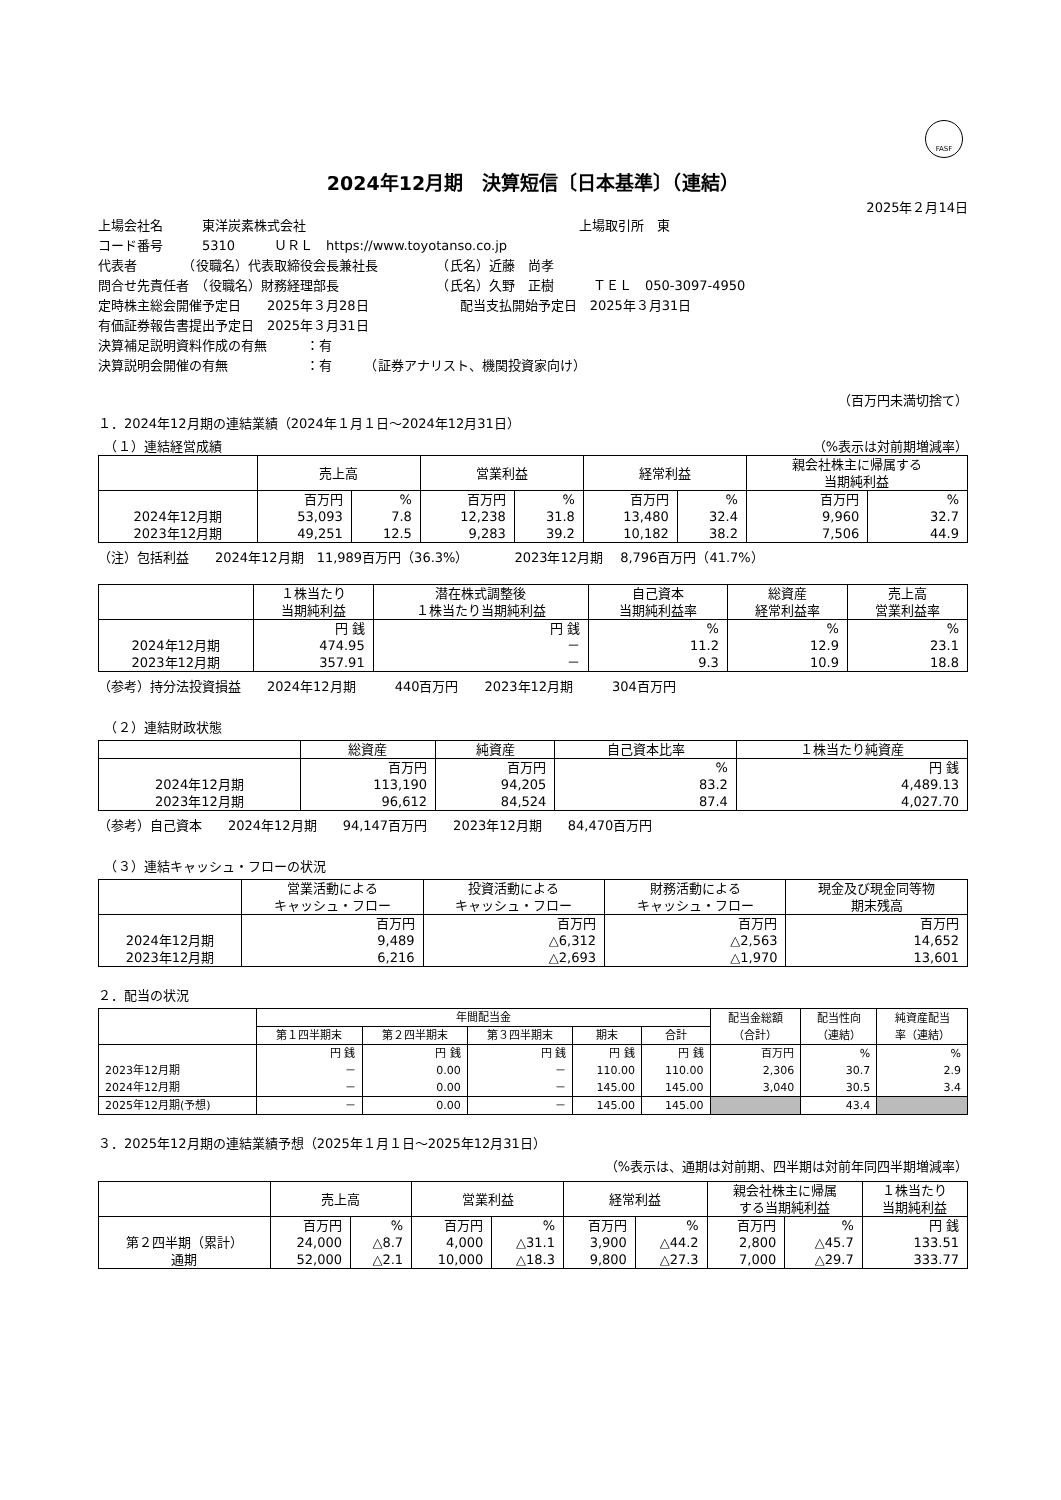FASF
2024年12月期　決算短信〔日本基準〕（連結）
2025年２月14日
上場会社名　　　東洋炭素株式会社 上場取引所　東
コード番号　　　5310　　　ＵＲＬ　https://www.toyotanso.co.jp
代表者　　　　（役職名）代表取締役会長兼社長　　　　　（氏名）近藤　尚孝
問合せ先責任者　（役職名）財務経理部長　　　　　　　　（氏名）久野　正樹　　　ＴＥＬ　050-3097-4950
定時株主総会開催予定日　　2025年３月28日　　　　　　　配当支払開始予定日　2025年３月31日
有価証券報告書提出予定日　2025年３月31日
決算補足説明資料作成の有無　　　：有
決算説明会開催の有無　　　　　　：有　　　（証券アナリスト、機関投資家向け）
（百万円未満切捨て）
１．2024年12月期の連結業績（2024年１月１日～2024年12月31日）
　（１）連結経営成績 （%表示は対前期増減率）
| | 売上高 | | 営業利益 | | 経常利益 | | 親会社株主に帰属する 当期純利益 | |
| --- | --- | --- | --- | --- | --- | --- | --- | --- |
| | 百万円 | % | 百万円 | % | 百万円 | % | 百万円 | % |
| 2024年12月期 | 53,093 | 7.8 | 12,238 | 31.8 | 13,480 | 32.4 | 9,960 | 32.7 |
| 2023年12月期 | 49,251 | 12.5 | 9,283 | 39.2 | 10,182 | 38.2 | 7,506 | 44.9 |
（注）包括利益　　2024年12月期　11,989百万円（36.3%）　　　　2023年12月期　 8,796百万円（41.7%）
| | １株当たり 当期純利益 | 潜在株式調整後 １株当たり当期純利益 | 自己資本 当期純利益率 | 総資産 経常利益率 | 売上高 営業利益率 |
| --- | --- | --- | --- | --- | --- |
| | 円 銭 | 円 銭 | % | % | % |
| 2024年12月期 | 474.95 | － | 11.2 | 12.9 | 23.1 |
| 2023年12月期 | 357.91 | － | 9.3 | 10.9 | 18.8 |
（参考）持分法投資損益　　2024年12月期　　　440百万円　　2023年12月期　　　304百万円
　（２）連結財政状態
| | 総資産 | 純資産 | 自己資本比率 | １株当たり純資産 |
| --- | --- | --- | --- | --- |
| | 百万円 | 百万円 | % | 円 銭 |
| 2024年12月期 | 113,190 | 94,205 | 83.2 | 4,489.13 |
| 2023年12月期 | 96,612 | 84,524 | 87.4 | 4,027.70 |
（参考）自己資本　　2024年12月期　　94,147百万円　　2023年12月期　　84,470百万円
　（３）連結キャッシュ・フローの状況
| | 営業活動による キャッシュ・フロー | 投資活動による キャッシュ・フロー | 財務活動による キャッシュ・フロー | 現金及び現金同等物 期末残高 |
| --- | --- | --- | --- | --- |
| | 百万円 | 百万円 | 百万円 | 百万円 |
| 2024年12月期 | 9,489 | △6,312 | △2,563 | 14,652 |
| 2023年12月期 | 6,216 | △2,693 | △1,970 | 13,601 |
２．配当の状況
| | 年間配当金 | | | | | 配当金総額 （合計） | 配当性向 （連結） | 純資産配当 率（連結） |
| --- | --- | --- | --- | --- | --- | --- | --- | --- |
| | 第１四半期末 | 第２四半期末 | 第３四半期末 | 期末 | 合計 | | | |
| | 円 銭 | 円 銭 | 円 銭 | 円 銭 | 円 銭 | 百万円 | % | % |
| 2023年12月期 | － | 0.00 | － | 110.00 | 110.00 | 2,306 | 30.7 | 2.9 |
| 2024年12月期 | － | 0.00 | － | 145.00 | 145.00 | 3,040 | 30.5 | 3.4 |
| 2025年12月期(予想) | － | 0.00 | － | 145.00 | 145.00 | | 43.4 | |
３．2025年12月期の連結業績予想（2025年１月１日～2025年12月31日）
（%表示は、通期は対前期、四半期は対前年同四半期増減率）
| | 売上高 | | 営業利益 | | 経常利益 | | 親会社株主に帰属 する当期純利益 | | １株当たり 当期純利益 |
| --- | --- | --- | --- | --- | --- | --- | --- | --- | --- |
| | 百万円 | % | 百万円 | % | 百万円 | % | 百万円 | % | 円 銭 |
| 第２四半期（累計） | 24,000 | △8.7 | 4,000 | △31.1 | 3,900 | △44.2 | 2,800 | △45.7 | 133.51 |
| 通期 | 52,000 | △2.1 | 10,000 | △18.3 | 9,800 | △27.3 | 7,000 | △29.7 | 333.77 |